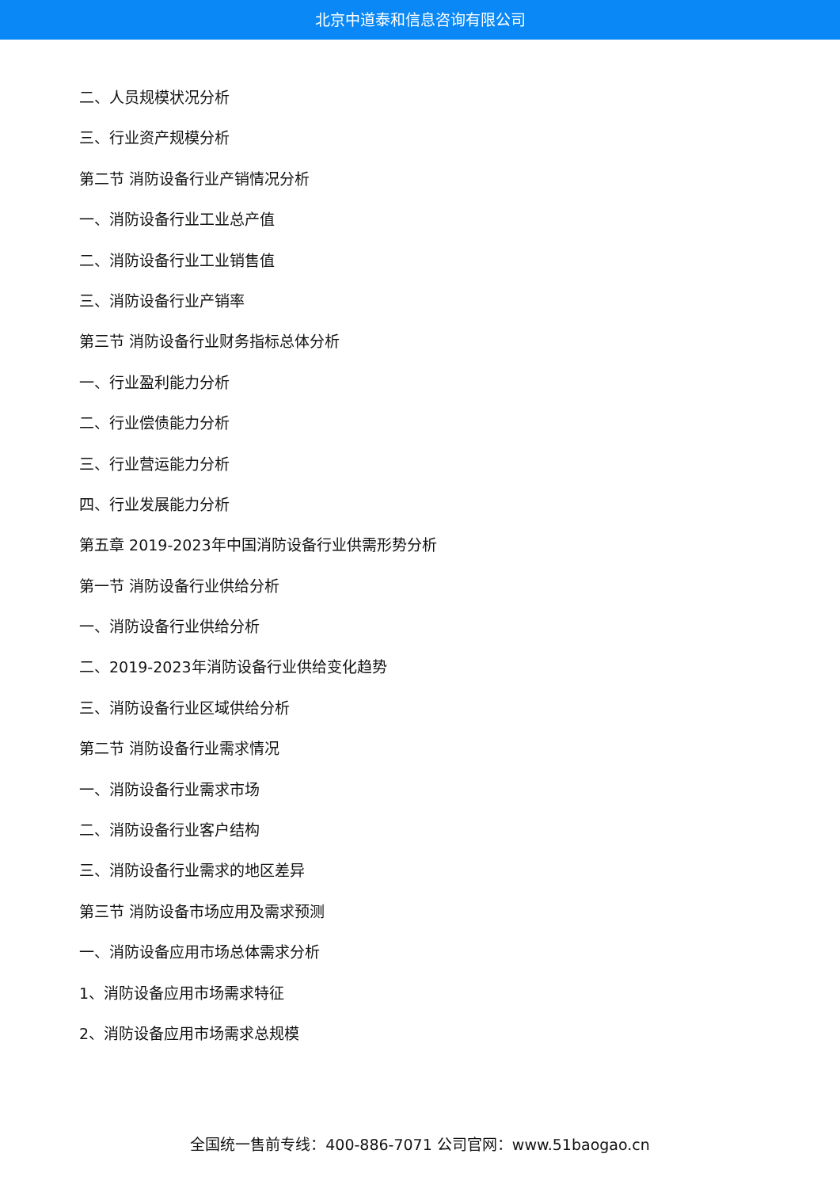北京中道泰和信息咨询有限公司
二、人员规模状况分析
三、行业资产规模分析
第二节 消防设备行业产销情况分析
一、消防设备行业工业总产值
二、消防设备行业工业销售值
三、消防设备行业产销率
第三节 消防设备行业财务指标总体分析
一、行业盈利能力分析
二、行业偿债能力分析
三、行业营运能力分析
四、行业发展能力分析
第五章 2019-2023年中国消防设备行业供需形势分析
第一节 消防设备行业供给分析
一、消防设备行业供给分析
二、2019-2023年消防设备行业供给变化趋势
三、消防设备行业区域供给分析
第二节 消防设备行业需求情况
一、消防设备行业需求市场
二、消防设备行业客户结构
三、消防设备行业需求的地区差异
第三节 消防设备市场应用及需求预测
一、消防设备应用市场总体需求分析
1、消防设备应用市场需求特征
2、消防设备应用市场需求总规模
全国统一售前专线：400-886-7071 公司官网：www.51baogao.cn